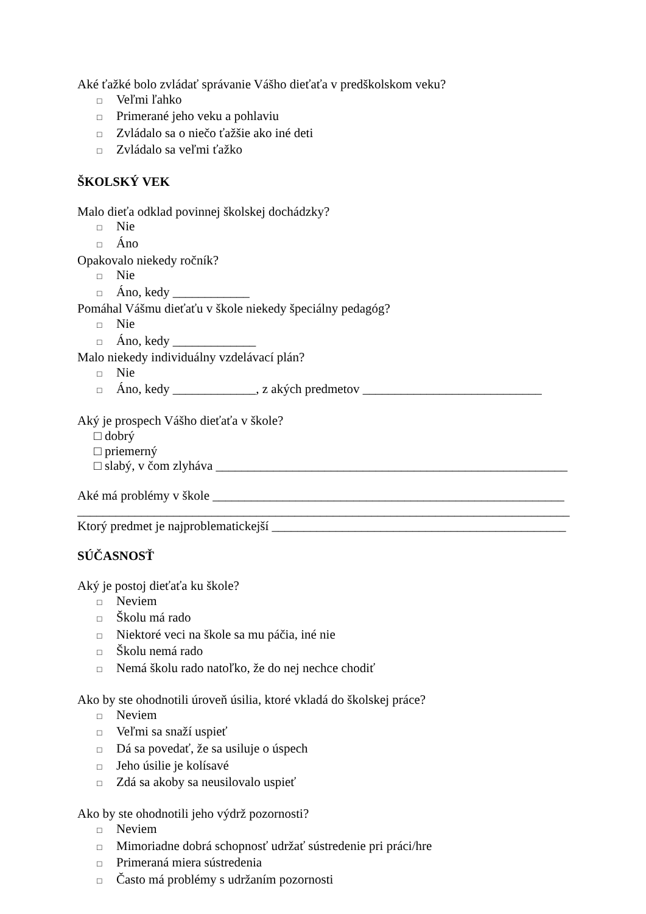Aké ťažké bolo zvládať správanie Vášho dieťaťa v predškolskom veku?
□ Veľmi ľahko
□ Primerané jeho veku a pohlaviu
□ Zvládalo sa o niečo ťažšie ako iné deti
□ Zvládalo sa veľmi ťažko
ŠKOLSKÝ VEK
Malo dieťa odklad povinnej školskej dochádzky?
□ Nie
□ Áno
Opakovalo niekedy ročník?
□ Nie
□ Áno, kedy ____________
Pomáhal Vášmu dieťaťu v škole niekedy špeciálny pedagóg?
□ Nie
□ Áno, kedy _____________
Malo niekedy individuálny vzdelávací plán?
□ Nie
□ Áno, kedy _____________, z akých predmetov ____________________________
Aký je prospech Vášho dieťaťa v škole?
□ dobrý
□ priemerný
□ slabý, v čom zlyháva _______________________________________________________
Aké má problémy v škole _______________________________________________________
_____________________________________________________________________________
Ktorý predmet je najproblematickejší ______________________________________________
SÚČASNOSŤ
Aký je postoj dieťaťa ku škole?
□ Neviem
□ Školu má rado
□ Niektoré veci na škole sa mu páčia, iné nie
□ Školu nemá rado
□ Nemá školu rado natoľko, že do nej nechce chodiť
Ako by ste ohodnotili úroveň úsilia, ktoré vkladá do školskej práce?
□ Neviem
□ Veľmi sa snaží uspieť
□ Dá sa povedať, že sa usiluje o úspech
□ Jeho úsilie je kolísavé
□ Zdá sa akoby sa neusilovalo uspieť
Ako by ste ohodnotili jeho výdrž pozornosti?
□ Neviem
□ Mimoriadne dobrá schopnosť udržať sústredenie pri práci/hre
□ Primeraná miera sústredenia
□ Často má problémy s udržaním pozornosti